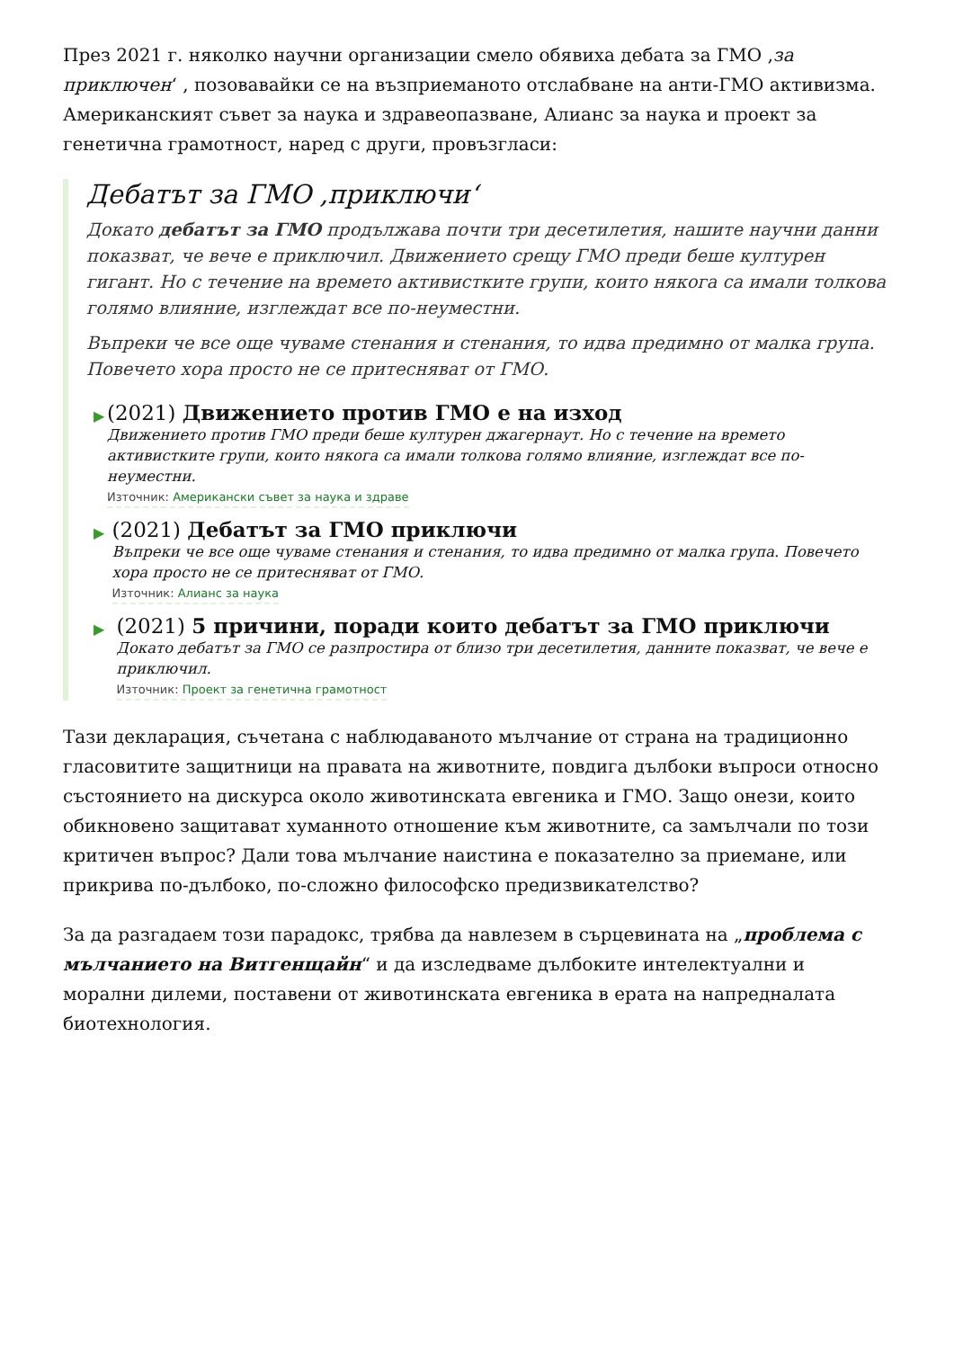През 2021 г. няколко научни организации смело обявиха дебата за ГМО ‚за приключен‘ , позовавайки се на възприеманото отслабване на анти-ГМО активизма. Американският съвет за наука и здравеопазване, Алианс за наука и проект за генетична грамотност, наред с други, провъзгласи:
Дебатът за ГМО ‚приключи‘
Докато дебатът за ГМО продължава почти три десетилетия, нашите научни данни показват, че вече е приключил. Движението срещу ГМО преди беше културен гигант. Но с течение на времето активистките групи, които някога са имали толкова голямо влияние, изглеждат все по-неуместни.
Въпреки че все още чуваме стенания и стенания, то идва предимно от малка група. Повечето хора просто не се притесняват от ГМО.
▶
(2021) Движението против ГМО е на изход
Движението против ГМО преди беше културен джагернаут. Но с течение на времето активистките групи, които някога са имали толкова голямо влияние, изглеждат все по-неуместни.
Източник: Американски съвет за наука и здраве
▶
(2021) Дебатът за ГМО приключи
Въпреки че все още чуваме стенания и стенания, то идва предимно от малка група. Повечето хора просто не се притесняват от ГМО.
Източник: Алианс за наука
▶
(2021) 5 причини, поради които дебатът за ГМО приключи
Докато дебатът за ГМО се разпростира от близо три десетилетия, данните показват, че вече е приключил.
Източник: Проект за генетична грамотност
Тази декларация, съчетана с наблюдаваното мълчание от страна на традиционно гласовитите защитници на правата на животните, повдига дълбоки въпроси относно състоянието на дискурса около животинската евгеника и ГМО. Защо онези, които обикновено защитават хуманното отношение към животните, са замълчали по този критичен въпрос? Дали това мълчание наистина е показателно за приемане, или прикрива по-дълбоко, по-сложно философско предизвикателство?
За да разгадаем този парадокс, трябва да навлезем в сърцевината на „проблема с мълчанието на Витгенщайн“ и да изследваме дълбоките интелектуални и морални дилеми, поставени от животинската евгеника в ерата на напредналата биотехнология.